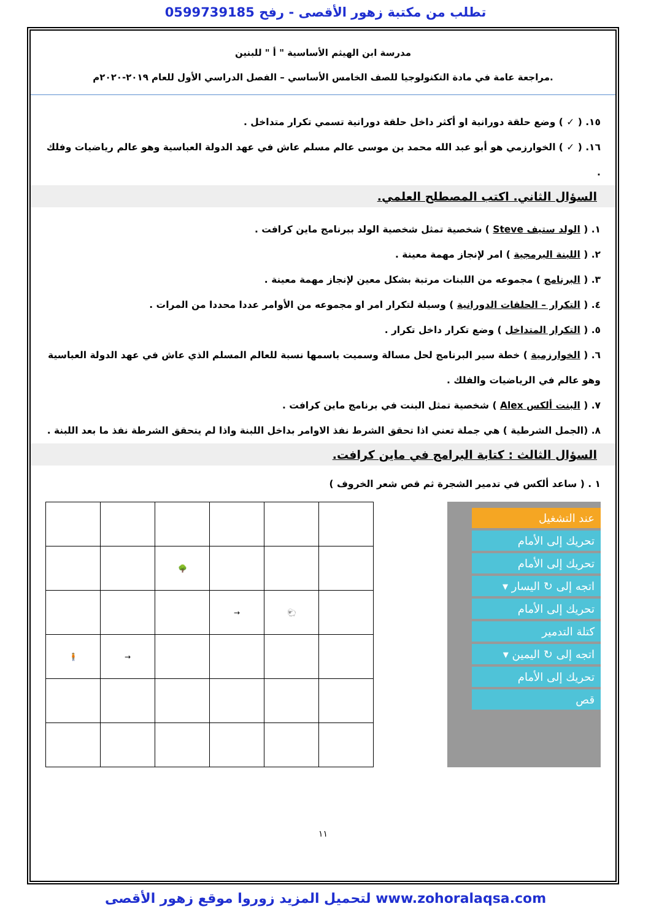تطلب من مكتبة زهور الأقصى - رفح 0599739185
مدرسة ابن الهيثم الأساسية " أ " للبنين
مراجعة عامة في مادة التكنولوجيا للصف الخامس الأساسي – الفصل الدراسي الأول للعام ٢٠١٩-٢٠٢٠م.
١٥. ( ✓ ) وضع حلقة دورانية او أكثر داخل حلقة دورانية تسمي تكرار متداخل .
١٦. ( ✓ ) الخوارزمي هو أبو عبد الله محمد بن موسى عالم مسلم عاش في عهد الدولة العباسية وهو عالم رياضيات وفلك .
السؤال الثاني. اكتب المصطلح العلمي.
١. ( الولد ستيف Steve ) شخصية تمثل شخصية الولد ببرنامج ماين كرافت .
٢. ( اللبنة البرمجية ) امر لإنجاز مهمة معينة .
٣. ( البرنامج ) مجموعه من اللبنات مرتبة بشكل معين لإنجاز مهمة معينة .
٤. ( التكرار – الحلقات الدورانية ) وسيلة لتكرار امر او مجموعه من الأوامر عددا محددا من المرات .
٥. ( التكرار المتداخل ) وضع تكرار داخل تكرار .
٦. ( الخوارزمية ) خطة سير البرنامج لحل مسالة وسميت باسمها نسبة للعالم المسلم الذي عاش في عهد الدولة العباسية وهو عالم في الرياضيات والفلك .
٧. ( البنت ألكس Alex ) شخصية تمثل البنت في برنامج ماين كرافت .
٨. (الجمل الشرطية ) هي جملة تعني اذا تحقق الشرط نفذ الاوامر بداخل اللبنة واذا لم يتحقق الشرطة نفذ ما بعد اللبنة .
السؤال الثالث : كتابة البرامج في ماين كرافت.
١ . ( ساعد ألكس في تدمير الشجرة ثم قص شعر الخروف )
عند التشغيل
تحريك إلى الأمام
تحريك إلى الأمام
اتجه إلى ↻ اليسار ▾
تحريك إلى الأمام
كتلة التدمير
اتجه إلى ↻ اليمين ▾
تحريك إلى الأمام
قص
| | | 🌳 | | | |
| | | | → | 🐑 | |
| 🧍 | → | | | | |
١١
لتحميل المزيد زوروا موقع زهور الأقصى www.zohoralaqsa.com